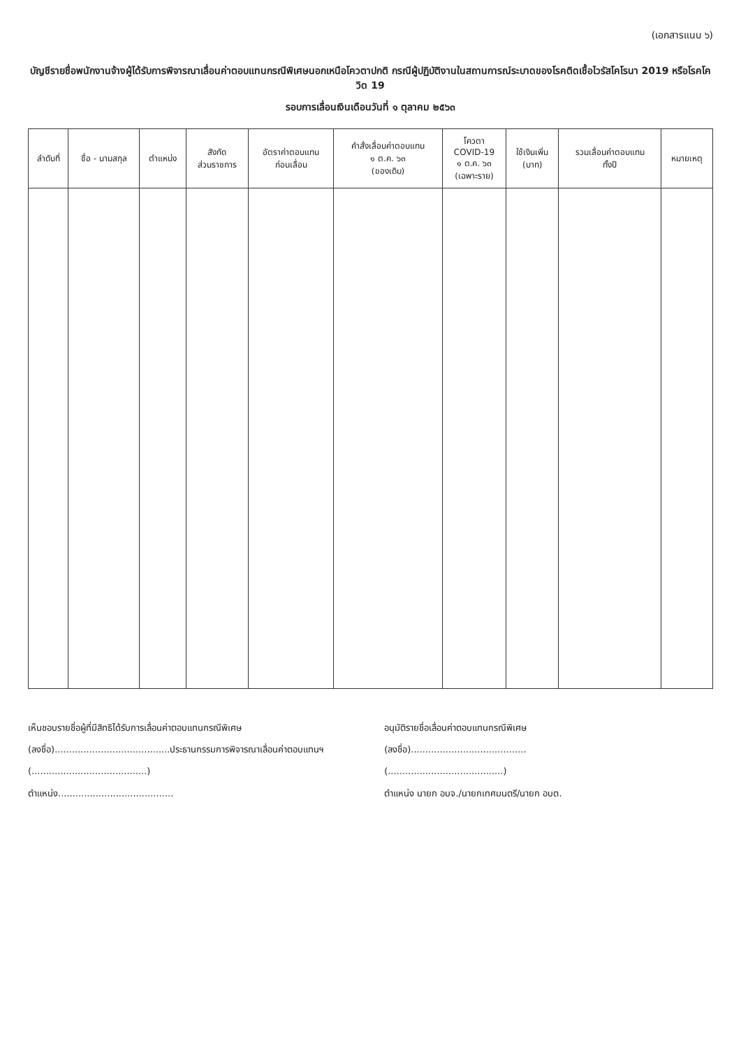(เอกสารแนบ ๖)
บัญชีรายชื่อพนักงานจ้างผู้ได้รับการพิจารณาเลื่อนค่าตอบแทนกรณีพิเศษนอกเหนือโควตาปกติ กรณีผู้ปฏิบัติงานในสถานการณ์ระบาดของโรคติดเชื้อไวรัสโคโรนา 2019 หรือโรคโควิด 19
รอบการเลื่อนเงินเดือนวันที่ ๑ ตุลาคม ๒๕๖๓
| ลำดับที่ | ชื่อ - นามสกุล | ตำแหน่ง | สังกัด ส่วนราชการ | อัตราค่าตอบแทน ก่อนเลื่อน | คำสั่งเลื่อนค่าตอบแทน ๑ ต.ค. ๖๓ (ของเดิม) | โควตา COVID-19 ๑ ต.ค. ๖๓ (เฉพาะราย) | ใช้เงินเพิ่ม (บาท) | รวมเลื่อนค่าตอบแทน ทั้งปี | หมายเหตุ |
| --- | --- | --- | --- | --- | --- | --- | --- | --- | --- |
เห็นชอบรายชื่อผู้ที่มีสิทธิได้รับการเลื่อนค่าตอบแทนกรณีพิเศษ
(ลงชื่อ)........................................ประธานกรรมการพิจารณาเลื่อนค่าตอบแทนฯ
(........................................)
ตำแหน่ง........................................
อนุมัติรายชื่อเลื่อนค่าตอบแทนกรณีพิเศษ
(ลงชื่อ)........................................
(........................................)
ตำแหน่ง นายก อบจ./นายกเทศมนตรี/นายก อบต.